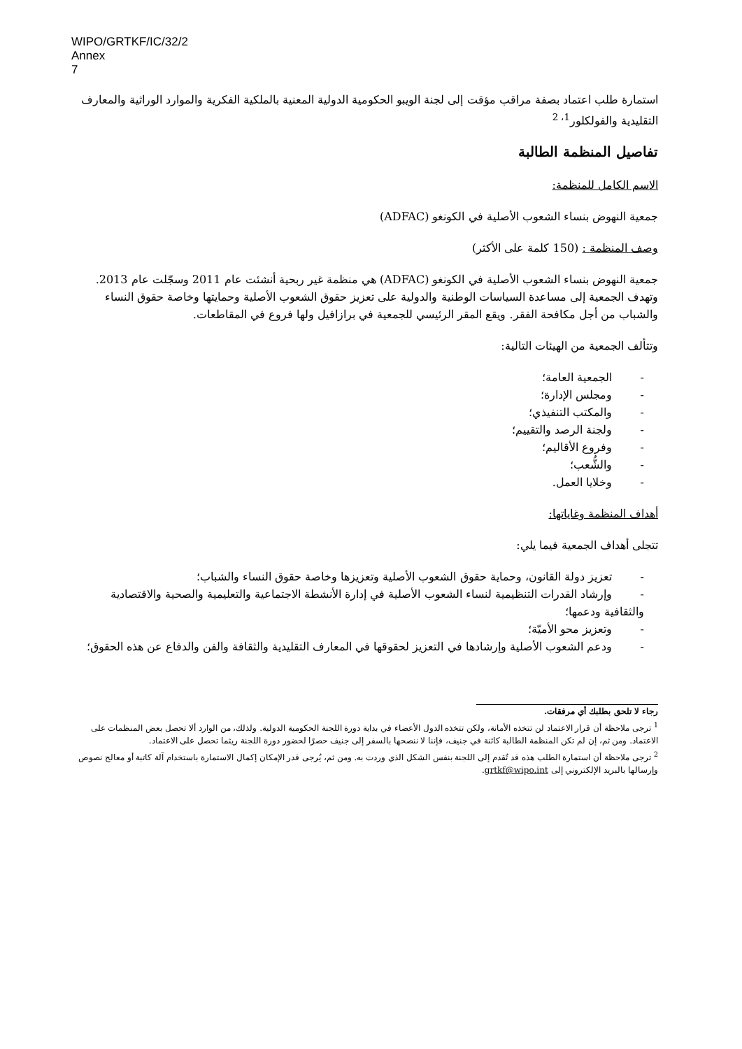WIPO/GRTKF/IC/32/2
Annex
7
استمارة طلب اعتماد بصفة مراقب مؤقت إلى لجنة الويبو الحكومية الدولية المعنية بالملكية الفكرية والموارد الوراثية والمعارف التقليدية والفولكلور<sup>1، 2</sup>
تفاصيل المنظمة الطالبة
الاسم الكامل للمنظمة:
جمعية النهوض بنساء الشعوب الأصلية في الكونغو (ADFAC)
وصف المنظمة : (150 كلمة على الأكثر)
جمعية النهوض بنساء الشعوب الأصلية في الكونغو (ADFAC) هي منظمة غير ربحية أنشئت عام 2011 وسجّلت عام 2013. وتهدف الجمعية إلى مساعدة السياسات الوطنية والدولية على تعزيز حقوق الشعوب الأصلية وحمايتها وخاصة حقوق النساء والشباب من أجل مكافحة الفقر. ويقع المقر الرئيسي للجمعية في برازافيل ولها فروع في المقاطعات.
وتتألف الجمعية من الهيئات التالية:
- الجمعية العامة؛
- ومجلس الإدارة؛
- والمكتب التنفيذي؛
- ولجنة الرصد والتقييم؛
- وفروع الأقاليم؛
- والشُّعب؛
- وخلايا العمل.
أهداف المنظمة وغاياتها:
تتجلى أهداف الجمعية فيما يلي:
- تعزيز دولة القانون، وحماية حقوق الشعوب الأصلية وتعزيزها وخاصة حقوق النساء والشباب؛
- وإرشاد القدرات التنظيمية لنساء الشعوب الأصلية في إدارة الأنشطة الاجتماعية والتعليمية والصحية والاقتصادية والثقافية ودعمها؛
- وتعزيز محو الأميّة؛
- ودعم الشعوب الأصلية وإرشادها في التعزيز لحقوقها في المعارف التقليدية والثقافة والفن والدفاع عن هذه الحقوق؛
رجاء لا تلحق بطلبك أي مرفقات.
<sup>1</sup> ترجى ملاحظة أن قرار الاعتماد لن تتخذه الأمانة، ولكن تتخذه الدول الأعضاء في بداية دورة اللجنة الحكومية الدولية. ولذلك، من الوارد ألا تحصل بعض المنظمات على الاعتماد. ومن ثم، إن لم تكن المنظمة الطالبة كائنة في جنيف، فإننا لا ننصحها بالسفر إلى جنيف حصرًا لحضور دورة اللجنة ريثما تحصل على الاعتماد.
<sup>2</sup> ترجى ملاحظة أن استمارة الطلب هذه قد تُقدم إلى اللجنة بنفس الشكل الذي وردت به. ومن ثم، يُرجى قدر الإمكان إكمال الاستمارة باستخدام آلة كاتبة أو معالج نصوص وإرسالها بالبريد الإلكتروني إلى grtkf@wipo.int.